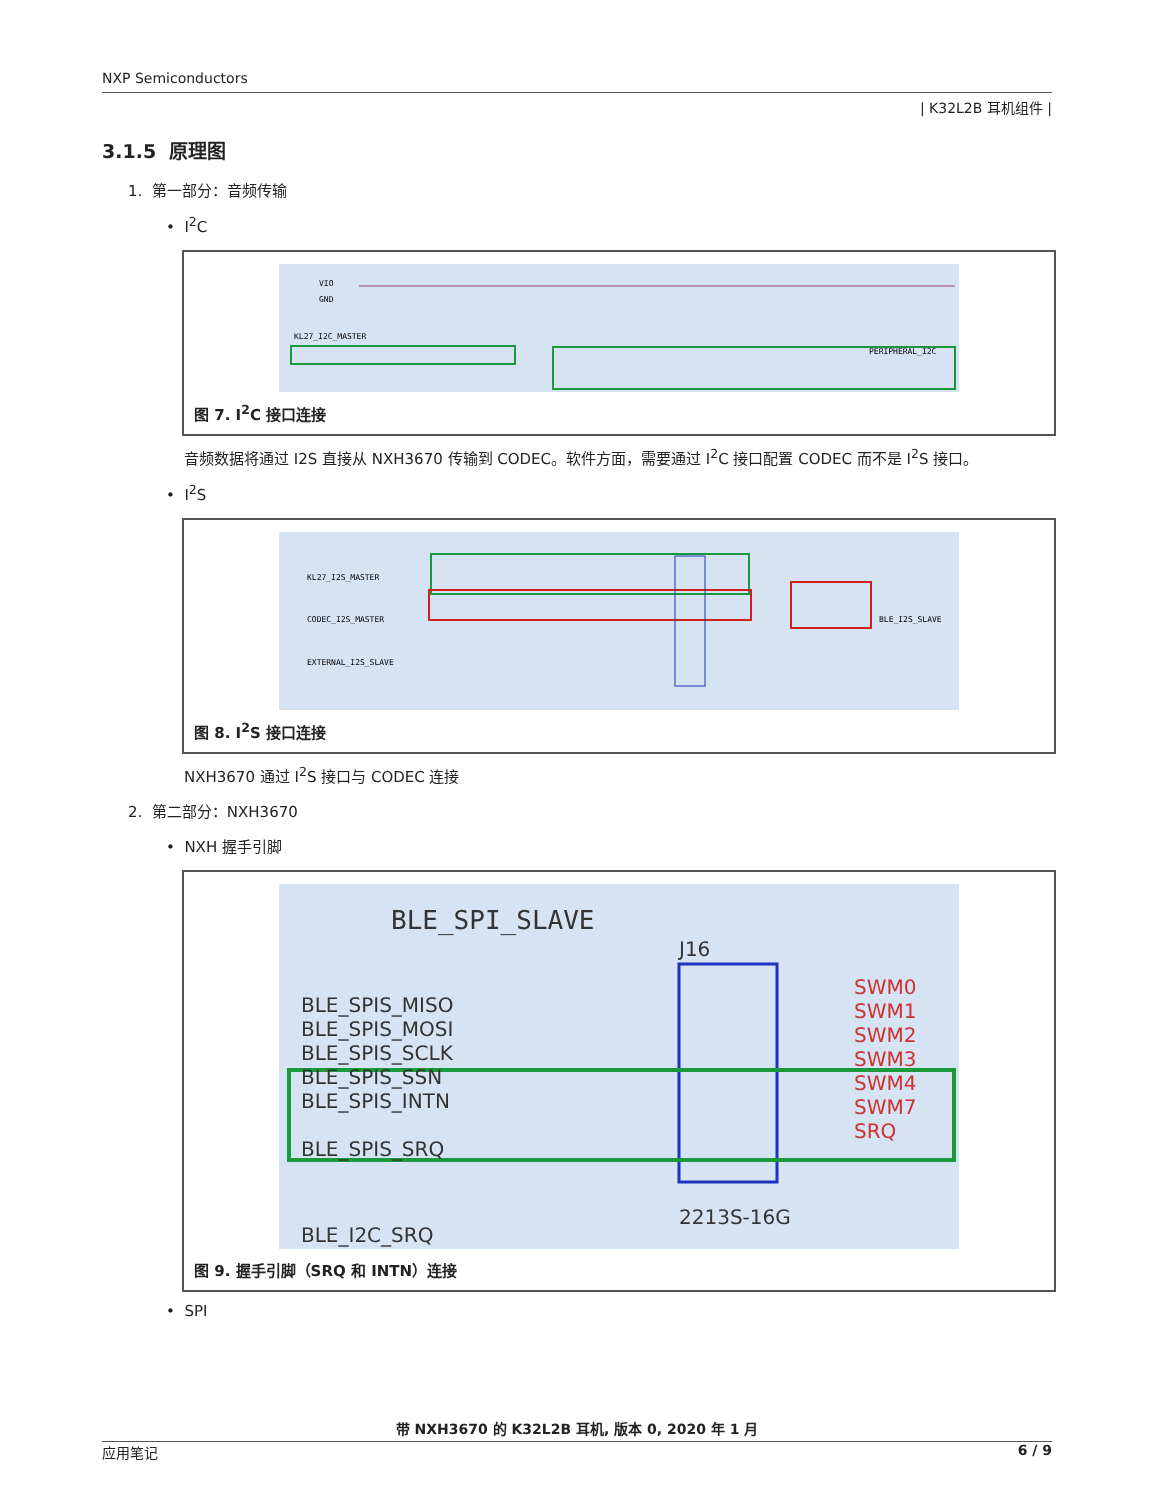NXP Semiconductors
| K32L2B 耳机组件 |
3.1.5 原理图
1. 第一部分：音频传输
• I<sup>2</sup>C
KL27_I2C_MASTER
PERIPHERAL_I2C
VIO
GND
图 7. I<sup>2</sup>C 接口连接
音频数据将通过 I2S 直接从 NXH3670 传输到 CODEC。软件方面，需要通过 I<sup>2</sup>C 接口配置 CODEC 而不是 I<sup>2</sup>S 接口。
• I<sup>2</sup>S
KL27_I2S_MASTER
CODEC_I2S_MASTER
EXTERNAL_I2S_SLAVE
BLE_I2S_SLAVE
图 8. I<sup>2</sup>S 接口连接
NXH3670 通过 I<sup>2</sup>S 接口与 CODEC 连接
2. 第二部分：NXH3670
• NXH 握手引脚
BLE_SPI_SLAVE
J16
BLE_SPIS_MISO
BLE_SPIS_MOSI
BLE_SPIS_SCLK
BLE_SPIS_SSN
BLE_SPIS_INTN
BLE_SPIS_SRQ
BLE_I2C_SRQ
2213S-16G
SWM0
SWM1
SWM2
SWM3
SWM4
SWM7
SRQ
图 9. 握手引脚（SRQ 和 INTN）连接
• SPI
带 NXH3670 的 K32L2B 耳机, 版本 0, 2020 年 1 月
应用笔记 6 / 9